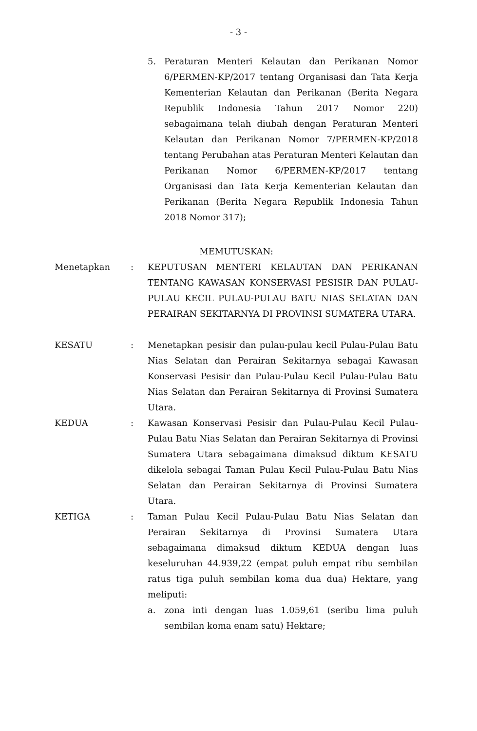- 3 -
5. Peraturan Menteri Kelautan dan Perikanan Nomor 6/PERMEN-KP/2017 tentang Organisasi dan Tata Kerja Kementerian Kelautan dan Perikanan (Berita Negara Republik Indonesia Tahun 2017 Nomor 220) sebagaimana telah diubah dengan Peraturan Menteri Kelautan dan Perikanan Nomor 7/PERMEN-KP/2018 tentang Perubahan atas Peraturan Menteri Kelautan dan Perikanan Nomor 6/PERMEN-KP/2017 tentang Organisasi dan Tata Kerja Kementerian Kelautan dan Perikanan (Berita Negara Republik Indonesia Tahun 2018 Nomor 317);
MEMUTUSKAN:
Menetapkan : KEPUTUSAN MENTERI KELAUTAN DAN PERIKANAN TENTANG KAWASAN KONSERVASI PESISIR DAN PULAU-PULAU KECIL PULAU-PULAU BATU NIAS SELATAN DAN PERAIRAN SEKITARNYA DI PROVINSI SUMATERA UTARA.
KESATU : Menetapkan pesisir dan pulau-pulau kecil Pulau-Pulau Batu Nias Selatan dan Perairan Sekitarnya sebagai Kawasan Konservasi Pesisir dan Pulau-Pulau Kecil Pulau-Pulau Batu Nias Selatan dan Perairan Sekitarnya di Provinsi Sumatera Utara.
KEDUA : Kawasan Konservasi Pesisir dan Pulau-Pulau Kecil Pulau-Pulau Batu Nias Selatan dan Perairan Sekitarnya di Provinsi Sumatera Utara sebagaimana dimaksud diktum KESATU dikelola sebagai Taman Pulau Kecil Pulau-Pulau Batu Nias Selatan dan Perairan Sekitarnya di Provinsi Sumatera Utara.
KETIGA : Taman Pulau Kecil Pulau-Pulau Batu Nias Selatan dan Perairan Sekitarnya di Provinsi Sumatera Utara sebagaimana dimaksud diktum KEDUA dengan luas keseluruhan 44.939,22 (empat puluh empat ribu sembilan ratus tiga puluh sembilan koma dua dua) Hektare, yang meliputi:
a. zona inti dengan luas 1.059,61 (seribu lima puluh sembilan koma enam satu) Hektare;